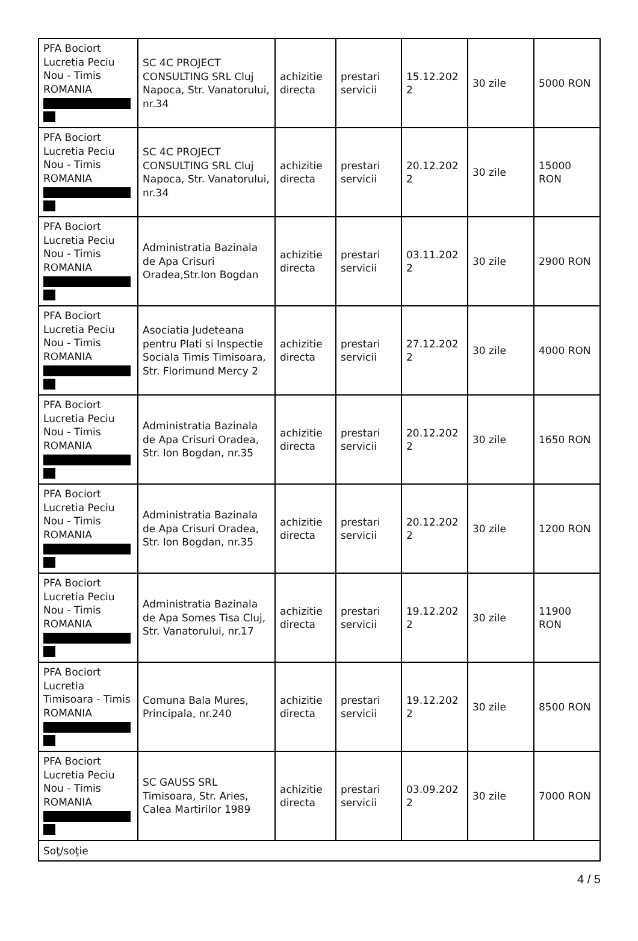| PFA Bociort Lucretia Peciu Nou - Timis ROMANIA | SC 4C PROJECT CONSULTING SRL Cluj Napoca, Str. Vanatorului, nr.34 | achizitie directa | prestari servicii | 15.12.202 2 | 30 zile | 5000 RON |
| PFA Bociort Lucretia Peciu Nou - Timis ROMANIA | SC 4C PROJECT CONSULTING SRL Cluj Napoca, Str. Vanatorului, nr.34 | achizitie directa | prestari servicii | 20.12.202 2 | 30 zile | 15000 RON |
| PFA Bociort Lucretia Peciu Nou - Timis ROMANIA | Administratia Bazinala de Apa Crisuri Oradea,Str.Ion Bogdan | achizitie directa | prestari servicii | 03.11.202 2 | 30 zile | 2900 RON |
| PFA Bociort Lucretia Peciu Nou - Timis ROMANIA | Asociatia Judeteana pentru Plati si Inspectie Sociala Timis Timisoara, Str. Florimund Mercy 2 | achizitie directa | prestari servicii | 27.12.202 2 | 30 zile | 4000 RON |
| PFA Bociort Lucretia Peciu Nou - Timis ROMANIA | Administratia Bazinala de Apa Crisuri Oradea, Str. Ion Bogdan, nr.35 | achizitie directa | prestari servicii | 20.12.202 2 | 30 zile | 1650 RON |
| PFA Bociort Lucretia Peciu Nou - Timis ROMANIA | Administratia Bazinala de Apa Crisuri Oradea, Str. Ion Bogdan, nr.35 | achizitie directa | prestari servicii | 20.12.202 2 | 30 zile | 1200 RON |
| PFA Bociort Lucretia Peciu Nou - Timis ROMANIA | Administratia Bazinala de Apa Somes Tisa Cluj, Str. Vanatorului, nr.17 | achizitie directa | prestari servicii | 19.12.202 2 | 30 zile | 11900 RON |
| PFA Bociort Lucretia Timisoara - Timis ROMANIA | Comuna Bala Mures, Principala, nr.240 | achizitie directa | prestari servicii | 19.12.202 2 | 30 zile | 8500 RON |
| PFA Bociort Lucretia Peciu Nou - Timis ROMANIA | SC GAUSS SRL Timisoara, Str. Aries, Calea Martirilor 1989 | achizitie directa | prestari servicii | 03.09.202 2 | 30 zile | 7000 RON |
| Soţ/soţie | | | | | | |
4 / 5